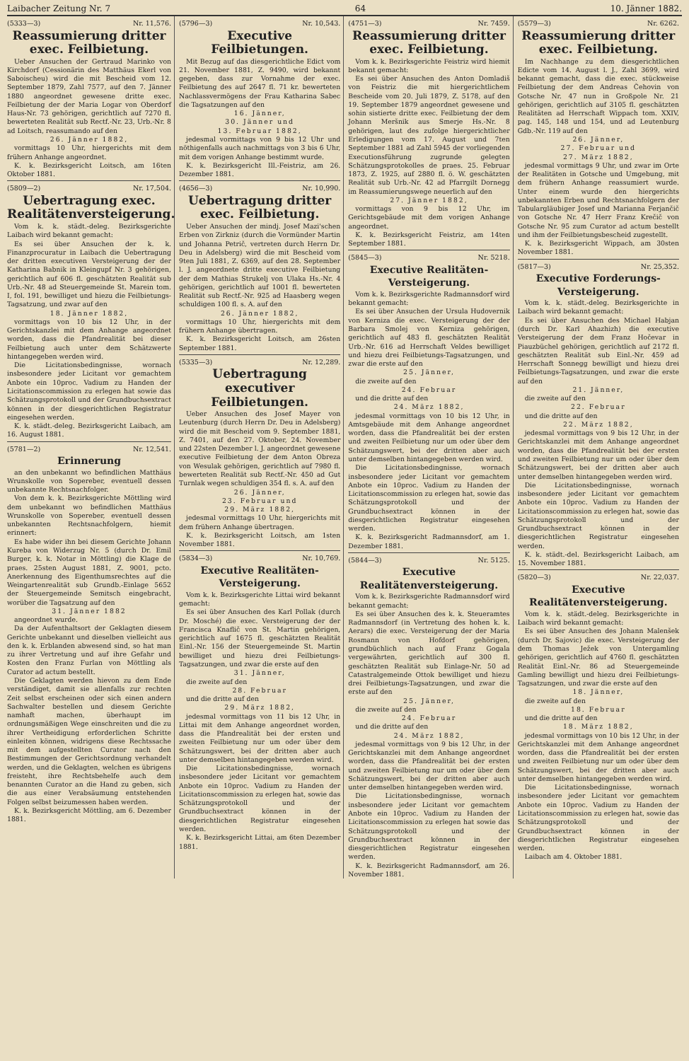Laibacher Zeitung Nr. 7 64 10. Jänner 1882.
(5333—3) Nr. 11,576.
Reassumierung dritter exec. Feilbietung.
Ueber Ansuchen der Gertraud Marinko von Kirchdorf (Cessionärin des Matthäus Ekerl von Saboischeu) wird die mit Bescheid vom 12. September 1879, Zahl 7577, auf den 7. Jänner 1880 angeordnet gewesene dritte exec. Feilbietung der der Maria Logar von Oberdorf Haus-Nr. 73 gehörigen, gerichtlich auf 7270 fl. bewerteten Realität sub Rectf.-Nr. 23, Urb.-Nr. 8 ad Loitsch, reassumando auf den
26. Jänner 1882,
vormittags 10 Uhr, hiergerichts mit dem frühern Anhange angeordnet.
K. k. Bezirksgericht Loitsch, am 16ten Oktober 1881.
(5809—2) Nr. 17,504.
Uebertragung exec. Realitätenversteigerung.
Vom k. k. städt.-deleg. Bezirksgerichte Laibach wird bekannt gemacht:
Es sei über Ansuchen der k. k. Finanzprocuratur in Laibach die Uebertragung der dritten executiven Versteigerung der der Katharina Babnik in Kleingupf Nr. 3 gehörigen, gerichtlich auf 606 fl. geschätzten Realität sub Urb.-Nr. 48 ad Steuergemeinde St. Marein tom. I, fol. 191, bewilliget und hiezu die Feilbietungs-Tagsatzung, und zwar auf den
18. Jänner 1882,
vormittags von 10 bis 12 Uhr, in der Gerichtskanzlei mit dem Anhange angeordnet worden, dass die Pfandrealität bei dieser Feilbietung auch unter dem Schätzwerte hintangegeben werden wird.
Die Licitationsbedingnisse, wornach insbesondere jeder Licitant vor gemachtem Anbote ein 10proc. Vadium zu Handen der Licitationscommission zu erlegen hat sowie das Schätzungsprotokoll und der Grundbuchsextract können in der diesgerichtlichen Registratur eingesehen werden.
K. k. städt.-deleg. Bezirksgericht Laibach, am 16. August 1881.
(5781—2) Nr. 12,541.
Erinnerung
an den unbekannt wo befindlichen Matthäus Wrunskolle von Sopereber, eventuell dessen unbekannte Rechtsnachfolger.
Von dem k. k. Bezirksgerichte Möttling wird dem unbekannt wo befindlichen Matthäus Wrunskolle von Sopereber, eventuell dessen unbekannten Rechtsnachfolgern, hiemit erinnert:
Es habe wider ihn bei diesem Gerichte Johann Kureba von Widerzug Nr. 5 (durch Dr. Emil Burger, k. k. Notar in Möttling) die Klage de praes. 25sten August 1881, Z. 9001, pcto. Anerkennung des Eigenthumsrechtes auf die Weingartenrealität sub Grundb.-Einlage 5652 der Steuergemeinde Semitsch eingebracht, worüber die Tagsatzung auf den
31. Jänner 1882
angeordnet wurde.
Da der Aufenthaltsort der Geklagten diesem Gerichte unbekannt und dieselben vielleicht aus den k. k. Erblanden abwesend sind, so hat man zu ihrer Vertretung und auf ihre Gefahr und Kosten den Franz Furlan von Möttling als Curator ad actum bestellt.
Die Geklagten werden hievon zu dem Ende verständiget, damit sie allenfalls zur rechten Zeit selbst erscheinen oder sich einen andern Sachwalter bestellen und diesem Gerichte namhaft machen, überhaupt im ordnungsmäßigen Wege einschreiten und die zu ihrer Vertheidigung erforderlichen Schritte einleiten können, widrigens diese Rechtssache mit dem aufgestellten Curator nach den Bestimmungen der Gerichtsordnung verhandelt werden, und die Geklagten, welchen es übrigens freisteht, ihre Rechtsbehelfe auch dem benannten Curator an die Hand zu geben, sich die aus einer Verabsäumung entstehenden Folgen selbst beizumessen haben werden.
K. k. Bezirksgericht Möttling, am 6. Dezember 1881.
(5796—3) Nr. 10,543.
Executive Feilbietungen.
Mit Bezug auf das diesgerichtliche Edict vom 21. November 1881, Z. 9490, wird bekannt gegeben, dass zur Vornahme der exec. Feilbietung des auf 2647 fl. 71 kr. bewerteten Nachlassvermögens der Frau Katharina Sabec die Tagsatzungen auf den
16. Jänner,
30. Jänner und
13. Februar 1882,
jedesmal vormittags von 9 bis 12 Uhr und nöthigenfalls auch nachmittags von 3 bis 6 Uhr, mit dem vorigen Anhange bestimmt wurde.
K. k. Bezirksgericht Ill.-Feistriz, am 26. Dezember 1881.
(4656—3) Nr. 10,990.
Uebertragung dritter exec. Feilbietung.
Ueber Ansuchen der mindj. Josef Mazi'schen Erben von Zirkniz (durch die Vormünder Martin und Johanna Petrič, vertreten durch Herrn Dr. Deu in Adelsberg) wird die mit Bescheid vom 9ten Juli 1881, Z. 6369, auf den 28. September l. J. angeordnete dritte executive Feilbietung der dem Mathias Strukelj von Ulaka Hs.-Nr. 4 gehörigen, gerichtlich auf 1001 fl. bewerteten Realität sub Rectf.-Nr. 925 ad Haasberg wegen schuldigen 100 fl. s. A. auf den
26. Jänner 1882,
vormittags 10 Uhr, hiergerichts mit dem frühern Anhange übertragen.
K. k. Bezirksgericht Loitsch, am 26sten September 1881.
(5335—3) Nr. 12,289.
Uebertragung executiver Feilbietungen.
Ueber Ansuchen des Josef Mayer von Leutenburg (durch Herrn Dr. Deu in Adelsberg) wird die mit Bescheid vom 9. September 1881, Z. 7401, auf den 27. Oktober, 24. November und 22sten Dezember l. J. angeordnet gewesene executive Feilbietung der dem Anton Obreza von Wesulak gehörigen, gerichtlich auf 7980 fl. bewerteten Realität sub Rectf.-Nr. 450 ad Gut Turnlak wegen schuldigen 354 fl. s. A. auf den
26. Jänner,
23. Februar und
29. März 1882,
jedesmal vormittags 10 Uhr, hiergerichts mit dem frühern Anhange übertragen.
K. k. Bezirksgericht Loitsch, am 1sten November 1881.
(5834—3) Nr. 10,769.
Executive Realitäten-Versteigerung.
Vom k. k. Bezirksgerichte Littai wird bekannt gemacht:
Es sei über Ansuchen des Karl Pollak (durch Dr. Mosché) die exec. Versteigerung der der Francisca Knaflič von St. Martin gehörigen, gerichtlich auf 1675 fl. geschätzten Realität Einl.-Nr. 156 der Steuergemeinde St. Martin bewilliget und hiezu drei Feilbietungs-Tagsatzungen, und zwar die erste auf den
31. Jänner,
die zweite auf den
28. Februar
und die dritte auf den
29. März 1882,
jedesmal vormittags von 11 bis 12 Uhr, in Littai mit dem Anhange angeordnet worden, dass die Pfandrealität bei der ersten und zweiten Feilbietung nur um oder über dem Schätzungswert, bei der dritten aber auch unter demselben hintangegeben werden wird.
Die Licitationsbedingnisse, wornach insbesondere jeder Licitant vor gemachtem Anbote ein 10proc. Vadium zu Handen der Licitationscommission zu erlegen hat, sowie das Schätzungsprotokoll und der Grundbuchsextract können in der diesgerichtlichen Registratur eingesehen werden.
K. k. Bezirksgericht Littai, am 6ten Dezember 1881.
(4751—3) Nr. 7459.
Reassumierung dritter exec. Feilbietung.
Vom k. k. Bezirksgerichte Feistriz wird hiemit bekannt gemacht:
Es sei über Ansuchen des Anton Domladiš von Feistriz die mit hiergerichtlichem Bescheide vom 20. Juli 1879, Z. 5178, auf den 19. September 1879 angeordnet gewesene und sohin sistierte dritte exec. Feilbietung der dem Johann Meršnik aus Smerje Hs.-Nr. 8 gehörigen, laut des zufolge hiergerichtlicher Erledigungen vom 17. August und 7ten September 1881 ad Zahl 5945 der vorliegenden Executionsführung zugrunde gelegten Schätzungsprotokolles de praes. 25. Februar 1873, Z. 1925, auf 2880 fl. ö. W. geschätzten Realität sub Urb.-Nr. 42 ad Pfarrgilt Dornegg im Reassumierungswege neuerlich auf den
27. Jänner 1882,
vormittags von 9 bis 12 Uhr, im Gerichtsgebäude mit dem vorigen Anhange angeordnet.
K. k. Bezirksgericht Feistriz, am 14ten September 1881.
(5845—3) Nr. 5218.
Executive Realitäten-Versteigerung.
Vom k. k. Bezirksgerichte Radmannsdorf wird bekannt gemacht:
Es sei über Ansuchen der Ursula Hudovernik von Kerniza die exec. Versteigerung der der Barbara Smolej von Kerniza gehörigen, gerichtlich auf 483 fl. geschätzten Realität Urb.-Nr. 616 ad Herrschaft Veldes bewilliget und hiezu drei Feilbietungs-Tagsatzungen, und zwar die erste auf den
25. Jänner,
die zweite auf den
24. Februar
und die dritte auf den
24. März 1882,
jedesmal vormittags von 10 bis 12 Uhr, in Amtsgebäude mit dem Anhange angeordnet worden, dass die Pfandrealität bei der ersten und zweiten Feilbietung nur um oder über dem Schätzungswert, bei der dritten aber auch unter demselben hintangegeben werden wird.
Die Licitationsbedingnisse, wornach insbesondere jeder Licitant vor gemachtem Anbote ein 10proc. Vadium zu Handen der Licitationscommission zu erlegen hat, sowie das Schätzungsprotokoll und der Grundbuchsextract können in der diesgerichtlichen Registratur eingesehen werden.
K. k. Bezirksgericht Radmannsdorf, am 1. Dezember 1881.
(5844—3) Nr. 5125.
Executive Realitätenversteigerung.
Vom k. k. Bezirksgerichte Radmannsdorf wird bekannt gemacht:
Es sei über Ansuchen des k. k. Steueramtes Radmannsdorf (in Vertretung des hohen k. k. Aerars) die exec. Versteigerung der der Maria Rosmann von Hofdorf gehörigen, grundbüchlich nach auf Franz Gogala vergewährten, gerichtlich auf 300 fl. geschätzten Realität sub Einlage-Nr. 50 ad Catastralgemeinde Ottok bewilliget und hiezu drei Feilbietungs-Tagsatzungen, und zwar die erste auf den
25. Jänner,
die zweite auf den
24. Februar
und die dritte auf den
24. März 1882,
jedesmal vormittags von 9 bis 12 Uhr, in der Gerichtskanzlei mit dem Anhange angeordnet worden, dass die Pfandrealität bei der ersten und zweiten Feilbietung nur um oder über dem Schätzungswert, bei der dritten aber auch unter demselben hintangegeben werden wird.
Die Licitationsbedingnisse, wornach insbesondere jeder Licitant vor gemachtem Anbote ein 10proc. Vadium zu Handen der Licitationscommission zu erlegen hat sowie das Schätzungsprotokoll und der Grundbuchsextract können in der diesgerichtlichen Registratur eingesehen werden.
K. k. Bezirksgericht Radmannsdorf, am 26. November 1881.
(5579—3) Nr. 6262.
Reassumierung dritter exec. Feilbietung.
Im Nachhange zu dem diesgerichtlichen Edicte vom 14. August l. J., Zahl 3699, wird bekannt gemacht, dass die exec. stückweise Feilbietung der dem Andreas Čehovin von Gotsche Nr. 47 nun in Großpole Nr. 21 gehörigen, gerichtlich auf 3105 fl. geschätzten Realitäten ad Herrschaft Wippach tom. XXIV, pag. 145, 148 und 154, und ad Leutenburg Gdb.-Nr. 119 auf den
26. Jänner,
27. Februar und
27. März 1882,
jedesmal vormittags 9 Uhr, und zwar im Orte der Realitäten in Gotsche und Umgebung, mit dem frühern Anhange reassumiert wurde. Unter einem wurde den hiergerichts unbekannten Erben und Rechtsnachfolgern der Tabulargläubiger Josef und Marianna Ferjančič von Gotsche Nr. 47 Herr Franz Krečič von Gotsche Nr. 95 zum Curator ad actum bestellt und ihm der Feilbietungsbescheid zugestellt.
K. k. Bezirksgericht Wippach, am 30sten November 1881.
(5817—3) Nr. 25,352.
Executive Forderungs-Versteigerung.
Vom k. k. städt.-deleg. Bezirksgerichte in Laibach wird bekannt gemacht:
Es sei über Ansuchen des Michael Habjan (durch Dr. Karl Ahazhizh) die executive Versteigerung der dem Franz Hočevar in Piauzbüchel gehörigen, gerichtlich auf 2172 fl. geschätzten Realität sub Einl.-Nr. 459 ad Herrschaft Sonnegg bewilligt und hiezu drei Feilbietungs-Tagsatzungen, und zwar die erste auf den
21. Jänner,
die zweite auf den
22. Februar
und die dritte auf den
22. März 1882,
jedesmal vormittags von 9 bis 12 Uhr, in der Gerichtskanzlei mit dem Anhange angeordnet worden, dass die Pfandrealität bei der ersten und zweiten Feilbietung nur um oder über dem Schätzungswert, bei der dritten aber auch unter demselben hintangegeben werden wird.
Die Licitationsbedingnisse, wornach insbesondere jeder Licitant vor gemachtem Anbote ein 10proc. Vadium zu Handen der Licitationscommission zu erlegen hat, sowie das Schätzungsprotokoll und der Grundbuchsextract können in der diesgerichtlichen Registratur eingesehen werden.
K. k. städt.-del. Bezirksgericht Laibach, am 15. November 1881.
(5820—3) Nr. 22,037.
Executive Realitätenversteigerung.
Vom k. k. städt.-deleg. Bezirksgerichte in Laibach wird bekannt gemacht:
Es sei über Ansuchen des Johann Malenšek (durch Dr. Sajovic) die exec. Versteigerung der dem Thomas Ježek von Untergamling gehörigen, gerichtlich auf 4760 fl. geschätzten Realität Einl.-Nr. 86 ad Steuergemeinde Gamling bewilligt und hiezu drei Feilbietungs-Tagsatzungen, und zwar die erste auf den
18. Jänner,
die zweite auf den
18. Februar
und die dritte auf den
18. März 1882,
jedesmal vormittags von 10 bis 12 Uhr, in der Gerichtskanzlei mit dem Anhange angeordnet worden, dass die Pfandrealität bei der ersten und zweiten Feilbietung nur um oder über dem Schätzungswert, bei der dritten aber auch unter demselben hintangegeben werden wird.
Die Licitationsbedingnisse, wornach insbesondere jeder Licitant vor gemachtem Anbote ein 10proc. Vadium zu Handen der Licitationscommission zu erlegen hat, sowie das Schätzungsprotokoll und der Grundbuchsextract können in der diesgerichtlichen Registratur eingesehen werden.
Laibach am 4. Oktober 1881.